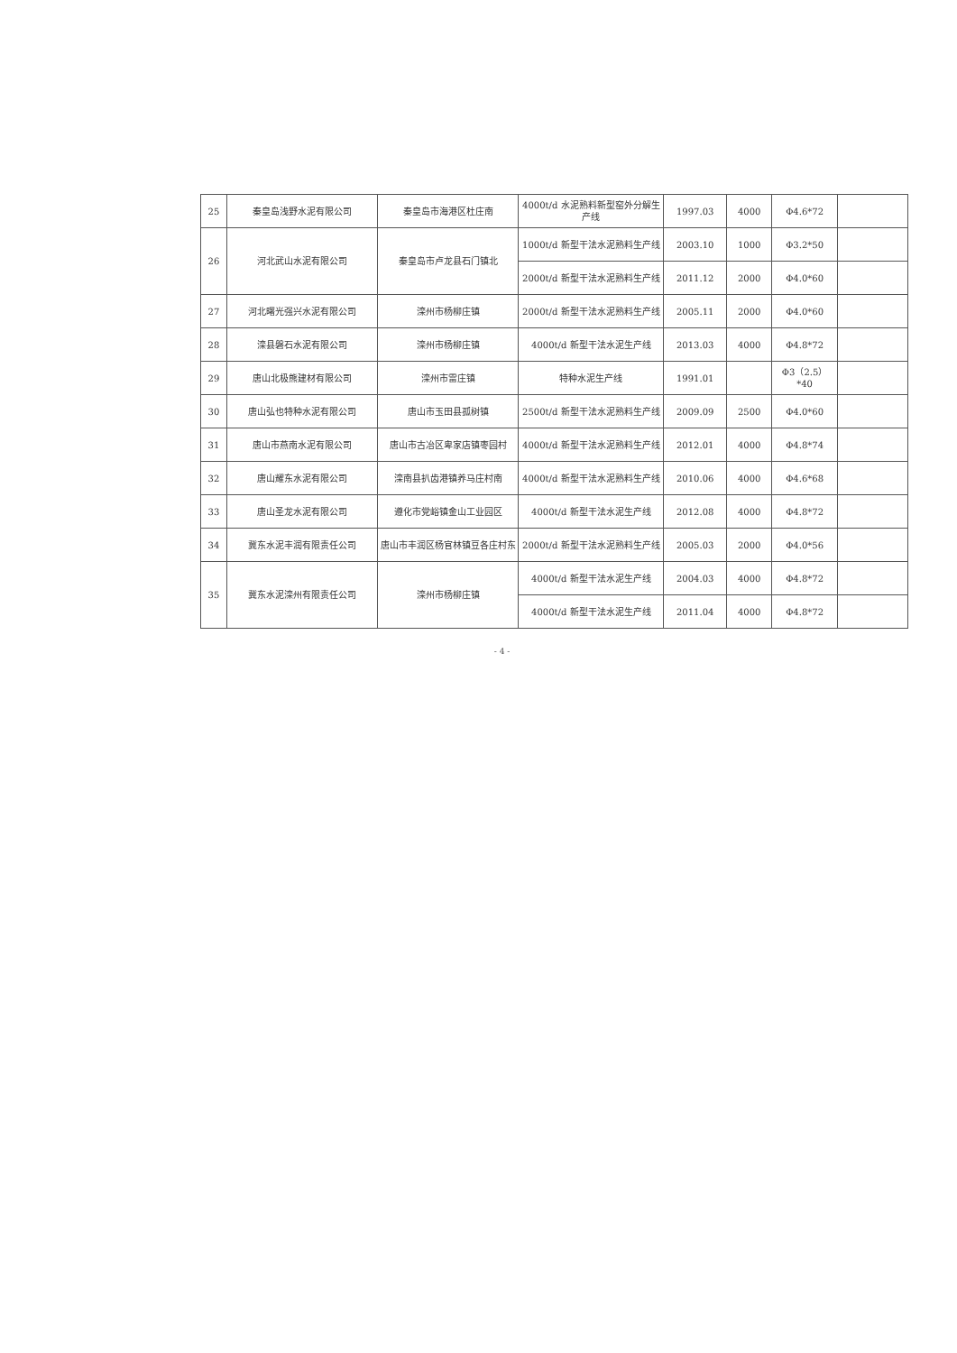| 25 | 秦皇岛浅野水泥有限公司 | 秦皇岛市海港区杜庄南 | 4000t/d 水泥熟料新型窑外分解生产线 | 1997.03 | 4000 | Φ4.6*72 | |
| 26 | 河北武山水泥有限公司 | 秦皇岛市卢龙县石门镇北 | 1000t/d 新型干法水泥熟料生产线 | 2003.10 | 1000 | Φ3.2*50 | |
| | | | 2000t/d 新型干法水泥熟料生产线 | 2011.12 | 2000 | Φ4.0*60 | |
| 27 | 河北曙光强兴水泥有限公司 | 滦州市杨柳庄镇 | 2000t/d 新型干法水泥熟料生产线 | 2005.11 | 2000 | Φ4.0*60 | |
| 28 | 滦县磐石水泥有限公司 | 滦州市杨柳庄镇 | 4000t/d 新型干法水泥生产线 | 2013.03 | 4000 | Φ4.8*72 | |
| 29 | 唐山北极熊建材有限公司 | 滦州市雷庄镇 | 特种水泥生产线 | 1991.01 | | Φ3（2.5）*40 | |
| 30 | 唐山弘也特种水泥有限公司 | 唐山市玉田县孤树镇 | 2500t/d 新型干法水泥熟料生产线 | 2009.09 | 2500 | Φ4.0*60 | |
| 31 | 唐山市燕南水泥有限公司 | 唐山市古冶区卑家店镇枣园村 | 4000t/d 新型干法水泥熟料生产线 | 2012.01 | 4000 | Φ4.8*74 | |
| 32 | 唐山耀东水泥有限公司 | 滦南县扒齿港镇养马庄村南 | 4000t/d 新型干法水泥熟料生产线 | 2010.06 | 4000 | Φ4.6*68 | |
| 33 | 唐山圣龙水泥有限公司 | 遵化市党峪镇金山工业园区 | 4000t/d 新型干法水泥生产线 | 2012.08 | 4000 | Φ4.8*72 | |
| 34 | 冀东水泥丰润有限责任公司 | 唐山市丰润区杨官林镇豆各庄村东 | 2000t/d 新型干法水泥熟料生产线 | 2005.03 | 2000 | Φ4.0*56 | |
| 35 | 冀东水泥滦州有限责任公司 | 滦州市杨柳庄镇 | 4000t/d 新型干法水泥生产线 | 2004.03 | 4000 | Φ4.8*72 | |
| | | | 4000t/d 新型干法水泥生产线 | 2011.04 | 4000 | Φ4.8*72 | |
- 4 -